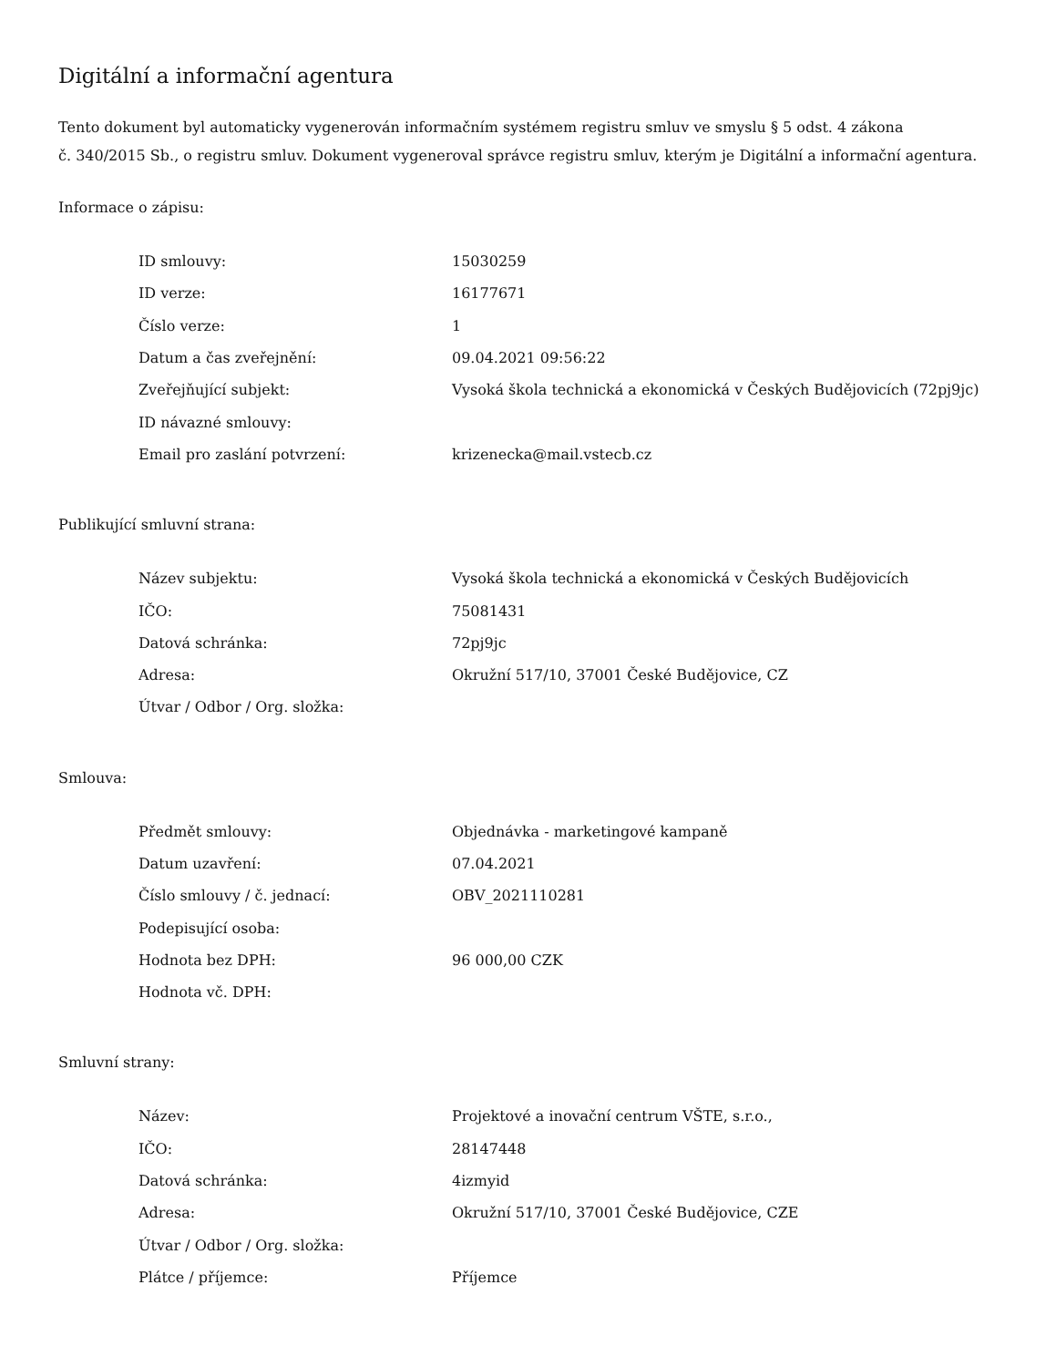Digitální a informační agentura
Tento dokument byl automaticky vygenerován informačním systémem registru smluv ve smyslu § 5 odst. 4 zákona
č. 340/2015 Sb., o registru smluv. Dokument vygeneroval správce registru smluv, kterým je Digitální a informační agentura.
Informace o zápisu:
| ID smlouvy: | 15030259 |
| ID verze: | 16177671 |
| Číslo verze: | 1 |
| Datum a čas zveřejnění: | 09.04.2021 09:56:22 |
| Zveřejňující subjekt: | Vysoká škola technická a ekonomická v Českých Budějovicích (72pj9jc) |
| ID návazné smlouvy: | |
| Email pro zaslání potvrzení: | krizenecka@mail.vstecb.cz |
Publikující smluvní strana:
| Název subjektu: | Vysoká škola technická a ekonomická v Českých Budějovicích |
| IČO: | 75081431 |
| Datová schránka: | 72pj9jc |
| Adresa: | Okružní 517/10, 37001 České Budějovice, CZ |
| Útvar / Odbor / Org. složka: | |
Smlouva:
| Předmět smlouvy: | Objednávka - marketingové kampaně |
| Datum uzavření: | 07.04.2021 |
| Číslo smlouvy / č. jednací: | OBV_2021110281 |
| Podepisující osoba: | |
| Hodnota bez DPH: | 96 000,00 CZK |
| Hodnota vč. DPH: | |
Smluvní strany:
| Název: | Projektové a inovační centrum VŠTE, s.r.o., |
| IČO: | 28147448 |
| Datová schránka: | 4izmyid |
| Adresa: | Okružní 517/10, 37001 České Budějovice, CZE |
| Útvar / Odbor / Org. složka: | |
| Plátce / příjemce: | Příjemce |